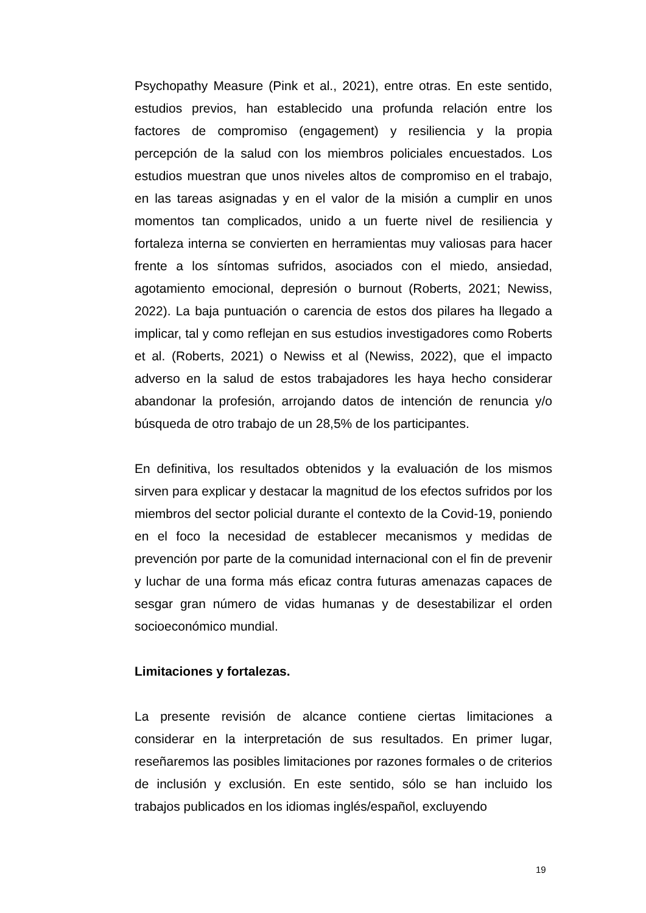Psychopathy Measure (Pink et al., 2021), entre otras. En este sentido, estudios previos, han establecido una profunda relación entre los factores de compromiso (engagement) y resiliencia y la propia percepción de la salud con los miembros policiales encuestados. Los estudios muestran que unos niveles altos de compromiso en el trabajo, en las tareas asignadas y en el valor de la misión a cumplir en unos momentos tan complicados, unido a un fuerte nivel de resiliencia y fortaleza interna se convierten en herramientas muy valiosas para hacer frente a los síntomas sufridos, asociados con el miedo, ansiedad, agotamiento emocional, depresión o burnout (Roberts, 2021; Newiss, 2022). La baja puntuación o carencia de estos dos pilares ha llegado a implicar, tal y como reflejan en sus estudios investigadores como Roberts et al. (Roberts, 2021) o Newiss et al (Newiss, 2022), que el impacto adverso en la salud de estos trabajadores les haya hecho considerar abandonar la profesión, arrojando datos de intención de renuncia y/o búsqueda de otro trabajo de un 28,5% de los participantes.
En definitiva, los resultados obtenidos y la evaluación de los mismos sirven para explicar y destacar la magnitud de los efectos sufridos por los miembros del sector policial durante el contexto de la Covid-19, poniendo en el foco la necesidad de establecer mecanismos y medidas de prevención por parte de la comunidad internacional con el fin de prevenir y luchar de una forma más eficaz contra futuras amenazas capaces de sesgar gran número de vidas humanas y de desestabilizar el orden socioeconómico mundial.
Limitaciones y fortalezas.
La presente revisión de alcance contiene ciertas limitaciones a considerar en la interpretación de sus resultados. En primer lugar, reseñaremos las posibles limitaciones por razones formales o de criterios de inclusión y exclusión. En este sentido, sólo se han incluido los trabajos publicados en los idiomas inglés/español, excluyendo
19